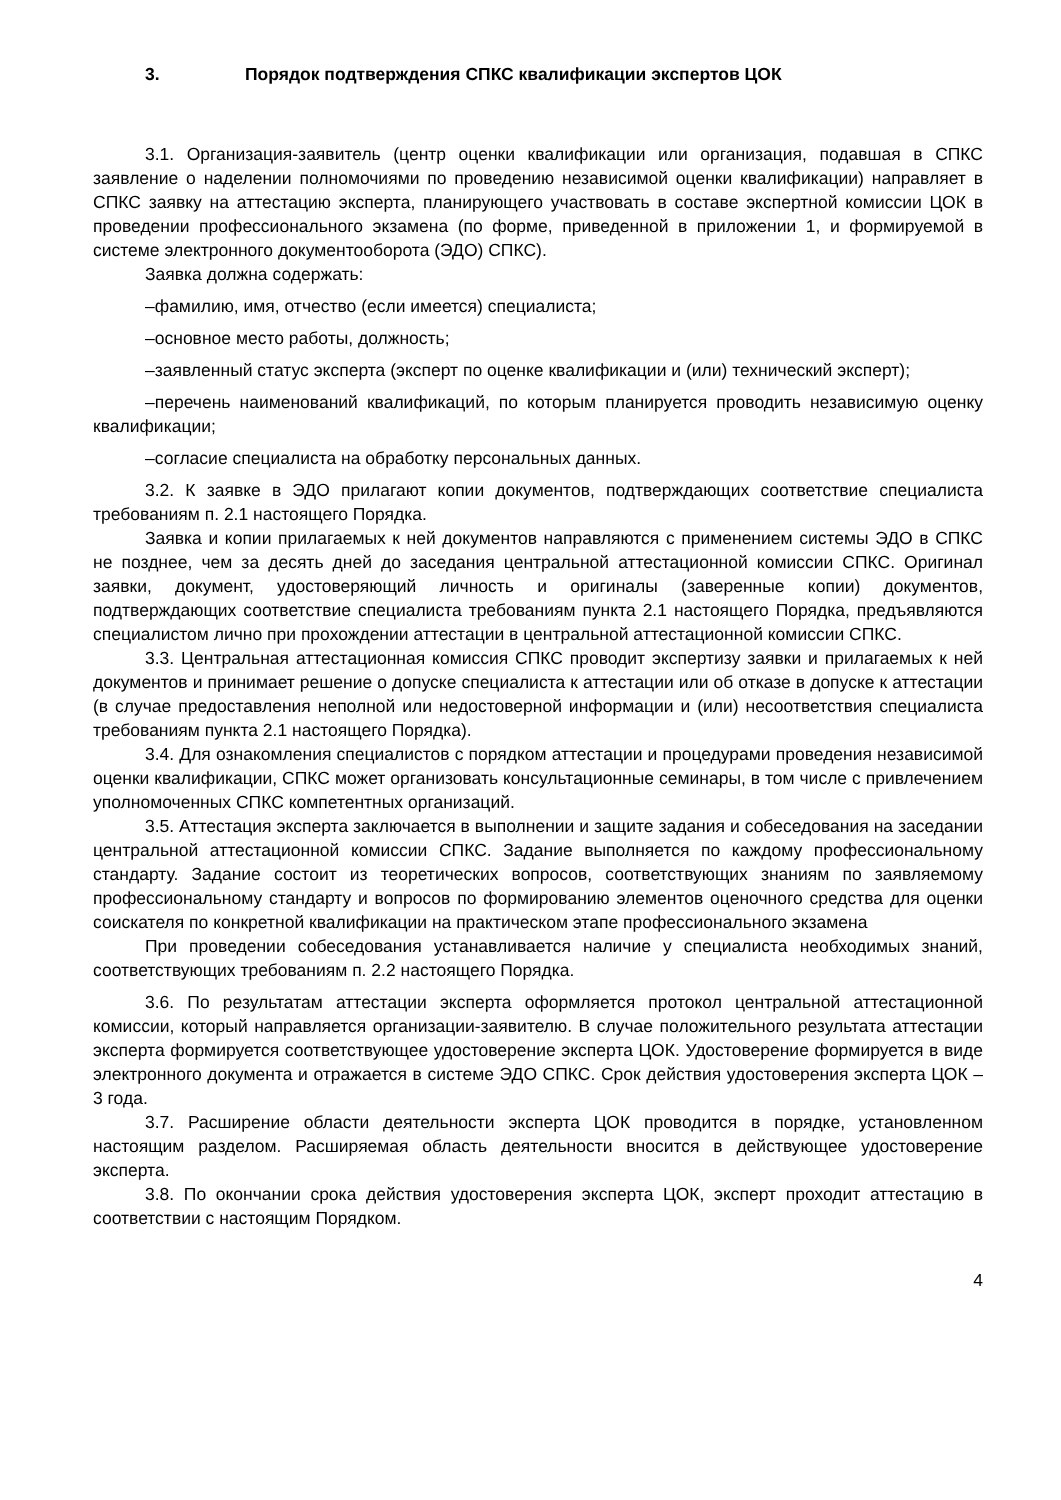3. Порядок подтверждения СПКС квалификации экспертов ЦОК
3.1. Организация-заявитель (центр оценки квалификации или организация, подавшая в СПКС заявление о наделении полномочиями по проведению независимой оценки квалификации) направляет в СПКС заявку на аттестацию эксперта, планирующего участвовать в составе экспертной комиссии ЦОК в проведении профессионального экзамена (по форме, приведенной в приложении 1, и формируемой в системе электронного документооборота (ЭДО) СПКС).
Заявка должна содержать:
–фамилию, имя, отчество (если имеется) специалиста;
–основное место работы, должность;
–заявленный статус эксперта (эксперт по оценке квалификации и (или) технический эксперт);
–перечень наименований квалификаций, по которым планируется проводить независимую оценку квалификации;
–согласие специалиста на обработку персональных данных.
3.2. К заявке в ЭДО прилагают копии документов, подтверждающих соответствие специалиста требованиям п. 2.1 настоящего Порядка.
Заявка и копии прилагаемых к ней документов направляются с применением системы ЭДО в СПКС не позднее, чем за десять дней до заседания центральной аттестационной комиссии СПКС. Оригинал заявки, документ, удостоверяющий личность и оригиналы (заверенные копии) документов, подтверждающих соответствие специалиста требованиям пункта 2.1 настоящего Порядка, предъявляются специалистом лично при прохождении аттестации в центральной аттестационной комиссии СПКС.
3.3. Центральная аттестационная комиссия СПКС проводит экспертизу заявки и прилагаемых к ней документов и принимает решение о допуске специалиста к аттестации или об отказе в допуске к аттестации (в случае предоставления неполной или недостоверной информации и (или) несоответствия специалиста требованиям пункта 2.1 настоящего Порядка).
3.4. Для ознакомления специалистов с порядком аттестации и процедурами проведения независимой оценки квалификации, СПКС может организовать консультационные семинары, в том числе с привлечением уполномоченных СПКС компетентных организаций.
3.5. Аттестация эксперта заключается в выполнении и защите задания и собеседования на заседании центральной аттестационной комиссии СПКС. Задание выполняется по каждому профессиональному стандарту. Задание состоит из теоретических вопросов, соответствующих знаниям по заявляемому профессиональному стандарту и вопросов по формированию элементов оценочного средства для оценки соискателя по конкретной квалификации на практическом этапе профессионального экзамена
При проведении собеседования устанавливается наличие у специалиста необходимых знаний, соответствующих требованиям п. 2.2 настоящего Порядка.
3.6. По результатам аттестации эксперта оформляется протокол центральной аттестационной комиссии, который направляется организации-заявителю. В случае положительного результата аттестации эксперта формируется соответствующее удостоверение эксперта ЦОК. Удостоверение формируется в виде электронного документа и отражается в системе ЭДО СПКС. Срок действия удостоверения эксперта ЦОК – 3 года.
3.7. Расширение области деятельности эксперта ЦОК проводится в порядке, установленном настоящим разделом. Расширяемая область деятельности вносится в действующее удостоверение эксперта.
3.8. По окончании срока действия удостоверения эксперта ЦОК, эксперт проходит аттестацию в соответствии с настоящим Порядком.
4